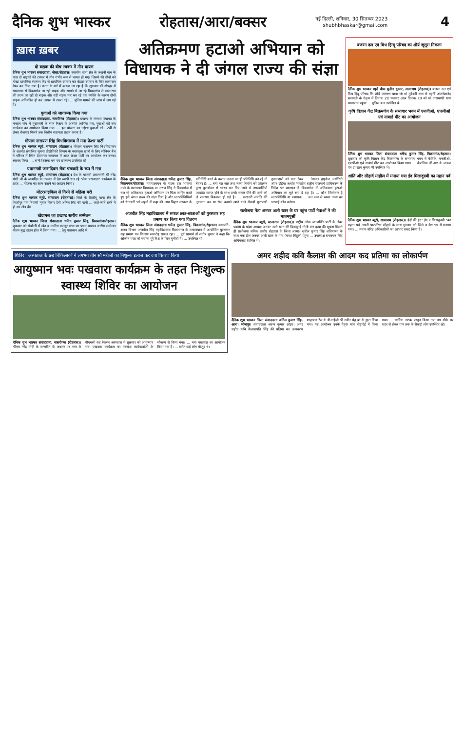दैनिक शुभ भास्कर रोहतास/आरा/बक्सर
नई दिल्ली, शनिवार, 30 सितम्बर 2023
shubhbhaskar@gmail.com
4
ख़ास ख़बर
दो बाइक की बीच टक्कर में तीन घायल
दैनिक शुभ भास्कर संवाददाता, नोखा/रोहतास। स्थानीय थाना क्षेत्र के जखनी गांव के पास दो बाइकों की टक्कर में तीन गंभीर रूप से घायल हो गए। जिसमे की तीनों को नोखा प्राथमिक स्वास्थ्य केंद्र से प्राथमिक उपचार कर बेहतर उपचार के लिए सासाराम रेफर कर दिया गया है। घटना के बारे में बताया जा रहा है कि शुक्रवार की दोपहर में सासाराम से बिक्रमगंज जा रही बाइक और सामने से आ रहे बिक्रमगंज से सासाराम की तरफ जा रहीं दो बाइक और वहीं सड़क पार कर रहे एक व्यक्ति के कारण दोनों बाइक अनियंत्रित हो कर आपस में टकरा गई। ... पुलिस मामले की जांच में लग गई है।
युवाओं को जागरूक किया गया
दैनिक शुभ भास्कर संवाददाता, नासरीगंज (रोहतास)। प्रखण्ड के मंगराव पंचायत के मंगराव गाँव में मुख्यमंत्री के सात निश्चय के अंतर्गत आर्थिक हल, युवाओं को बल कार्यक्रम का आयोजन किया गया। ... इस योजना का उद्देश्य युवाओं को 12वीं से लेकर रोजगार मिलने तक वित्तीय सहायता प्रदान करना है।
गोपाल नारायण सिंह विश्वविद्यालय में मना फ्रेशर पार्टी
दैनिक शुभ भास्कर ब्यूरो, सासाराम (रोहतास)। गोपाल नारायण सिंह विश्वविद्यालय के अंतर्गत संचालित सूचना प्रौद्योगिकी विभाग के नवागंतुक छात्रों के लिए सीनियर बैच ने परिसर में स्थित देवमंगल सभागार में आज फ्रेशर पार्टी का आयोजन कर उनका स्वागत किया। ... सभी शिक्षक गण एवं छात्रगण उपस्थित रहे।
प्रधानमंत्री जन्मदिवस सेवा पखवाड़े के रूप में मना
दैनिक शुभ भास्कर ब्यूरो, सासाराम (रोहतास)। देश के यशस्वी प्रधानमंत्री श्री नरेंद्र मोदी जी के जन्मदिन के उपलक्ष में देश व्यापी चल रहे "सेवा पखवाड़ा" कार्यक्रम के तहत ... योजना का लाभ उठाने का आह्वान किया।
मोटरसाइकिल से गिरने से महिला मरी
दैनिक शुभ भास्कर ब्यूरो, सासाराम (रोहतास)। जिले के तिलौथू थाना क्षेत्र के मिर्जापुर गांव निवासी मृतक किरण देवी अनिल सिंह की पत्नी ... जाते-जाते रास्ते में ही दम तोड़ दी।
खेग्रामस का प्रखण्ड स्तरीय सम्मेलन
दैनिक शुभ भास्कर जिला संवाददाता धर्मेन्द्र कुमार सिंह, बिक्रमगंज/रोहतास। शुक्रवार को संझौली में खेत व ग्रामीण मजदूर सभा का प्रथम प्रखण्ड स्तरीय सम्मेलन गौतम बुद्ध टाउन हॉल में किया गया। ... ठेगु पासवान आदि थे।
अतिक्रमण हटाओ अभियान को विधायक ने दी जंगल राज्य की संज्ञा
दैनिक शुभ भास्कर जिला संवाददाता धर्मेन्द्र कुमार सिंह, बिक्रमगंज/रोहतास। महागठबंधन के घटक दल भाकपा माले के काराकाट विधायक डा अरुण सिंह ने बिक्रमगंज में चल रहे अतिक्रमण हटाओ अभियान पर चिंता जाहिर करते हुए इसे जंगल राज्य की संज्ञा दिया है और जनप्रतिनिधियों को चेतावनी भरे लहजे में कहा की आप बिहार सरकार के प्रतिनिधि बनने के बजाए जनता का ही प्रतिनिधि बने रहे तो बेहतर है। ... बना नल जल तथा नाला निर्माण को प्रशासन द्वारा बुलडोजर से ध्वस्त कर दिए जाने से नगरवासियों आक्रोश व्याप्त होने के साथ उनके समक्ष पीने की पानी को ले समस्या विकराल हो गई है। ... सरकारी संपत्ति की नुकसान कर या रोज कमाने खाने वाले सैकड़ों फुटपाथी दुकानदारों को कष्ट देकर ... नेशनल हाइवेज अथॉरिटी ऑफ इंडिया अर्थात भारतीय राष्ट्रीय राजमार्ग प्राधिकरण के निर्देश पर प्रशासन ने बिक्रमगंज में अतिक्रमण हटाओ अभियान का मूर्त रूप दे रहा है। ... कौन जिम्मेवार है जनप्रतिनिधि या प्रशासन। ... नल जल से ध्वस्त नाला का भरपाई कौन करेगा।
अंजबीत सिंह महाविद्यालय में सफल छात्र-छात्राओं को पुरस्कार सह प्रमाण पत्र किया गया वितरण
दैनिक शुभ भास्कर जिला संवाददाता धर्मेन्द्र कुमार सिंह, बिक्रमगंज/रोहतास। वनस्पति-शास्त्र विभाग अंजबीत सिंह महाविद्यालय बिक्रमगंज के तत्वावधान में आयोजित पुरस्कार सह प्रमाण पत्र वितरण समारोह सफल रहा। ... पूर्व प्राचार्य डॉ संतोष कुमार ने कहा कि ओजोन परत को बचाना पूरे विश्व के लिए चुनौती है। ... उपस्थित थी।
रालोजपा नेता अनवर अली खान के घर पहुंच पार्टी नेताओं ने की मातमपुर्सी
दैनिक शुभ भास्कर ब्यूरो, सासाराम (रोहतास)। राष्ट्रीय लोक जनशक्ति पार्टी के लेबर प्रकोष्ठ के प्रदेश अध्यक्ष अनवर अली खान की दिनदहाड़े गोली मार हत्या की सूचना मिलते ही रालोजपा श्रमिक प्रकोष्ठ रोहतास के जिला अध्यक्ष सुनील कुमार सिंह अधिवक्ता के साथ एक टीम अनवर अली खान के गांव (गया) सिहुली पहुंच ... उपाध्यक्ष रामबचन सिंह अधिवक्ता शामिल थे।
बजरंग दल एवं विश्व हिन्दू परिषद का शौर्य जूलूस निकला
दैनिक शुभ भास्कर ब्यूरो चीफ सुनील कुमार, सासाराम (रोहतास)। बजरंग दल एवं विश्व हिंदू परिषद कि शौर्य जागरण यात्रा जो मां मुंडेश्वरी धाम से महर्षि अंजनेशानंद सरस्वती के नेतृत्व में दिनांक 28 चलकर आज दिनांक 29 को मां ताराचण्डी धाम सासाराम पहुंचा ... पुलिस बल उपस्थित थे।
कृषि विज्ञान केंद्र बिक्रमगंज के सभागार भवन में एनजीओ, एफपीओ एवं नाबार्ड मीट का आयोजन
दैनिक शुभ भास्कर जिला संवाददाता धर्मेन्द्र कुमार सिंह, बिक्रमगंज/रोहतास। शुक्रवार को कृषि विज्ञान केंद्र बिक्रमगंज के सभागार भवन में केविके, एनजीओ, एफपीओ एवं नाबार्ड मीट का आयोजन किया गया। ... वैज्ञानिक डॉ आर के जलज एवं डॉ रतन कुमार भी उपस्थित थे।
शांति और सौहार्द माहौल में मनाया गया ईद मिलादुन्नबी का महान पर्व
दैनिक शुभ भास्कर ब्यूरो, सासाराम (रोहतास)। ईदों की ईद" ईद ए मिलादुन्नबी "का महान पर्व अपनी पारंपरिक सौहार्द के साथ गुरुवार को जिले व देश भर में मनाया गया। ... तमाम वरिष्ठ अधिकारियों का आभार प्रकट किया है।
शिविर अस्पताल के छह चिकित्सकों ने लगभग तीन सौ मरीजों का निशुल्क इलाज कर दवा वितरण किया
आयुष्मान भवः पखवारा कार्यक्रम के तहत निःशुल्क स्वास्थ्य शिविर का आयोजन
दैनिक शुभ भास्कर संवाददाता, नासरीगंज (रोहतास)। पीएम नरेंद्र मोदी के जन्मदिन के अवसर पर नगर के पीएचसी सह रेफरल अस्पताल में शुक्रवार को आयुष्मान भवः पखवारा कार्यक्रम का भाजपा कार्यकर्ताओं के सौजन्य से किया गया। ... भवः पखवारा का आयोजन किया गया है। ... समेत कई लोग मौजूद थे।
अमर शहीद कवि कैलाश की आदम कद प्रतिमा का लोकार्पण
दैनिक शुभ भास्कर जिला संवाददाता अनिल कुमार सिंह, आरा। भोजपुर। संवाददाता अरुण कुमार ओझा। अमर शहीद कवि कैलाशपति सिंह की प्रतिमा का अनावरण शाहाबाद रेंज के डीआईजी श्री नवीन चंद्र झा के द्वारा किया गया। यह आयोजन उनके पैतृक गांव घोड़ादेई में किया गया। ... मार्मिक नाटक प्रस्तुत किया गया इस मौके पर शहर से लेकर गांव तक के सैकड़ो लोग उपस्थित रहे।